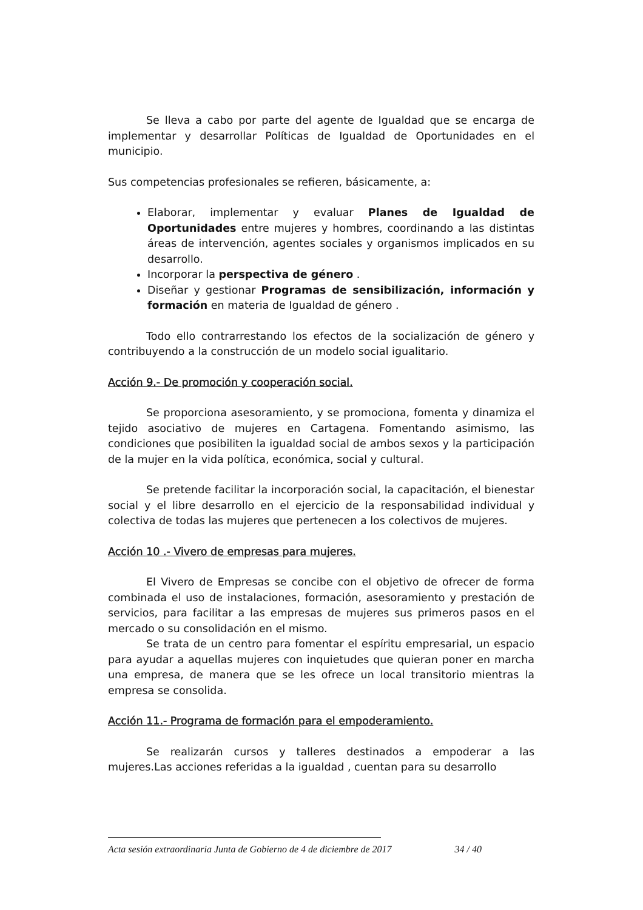Se lleva a cabo por parte del agente de Igualdad que se encarga de implementar y desarrollar Políticas de Igualdad de Oportunidades en el municipio.
Sus competencias profesionales se refieren, básicamente, a:
Elaborar, implementar y evaluar Planes de Igualdad de Oportunidades entre mujeres y hombres, coordinando a las distintas áreas de intervención, agentes sociales y organismos implicados en su desarrollo.
Incorporar la perspectiva de género .
Diseñar y gestionar Programas de sensibilización, información y formación en materia de Igualdad de género .
Todo ello contrarrestando los efectos de la socialización de género y contribuyendo a la construcción de un modelo social igualitario.
Acción 9.- De promoción y cooperación social.
Se proporciona asesoramiento, y se promociona, fomenta y dinamiza el tejido asociativo de mujeres en Cartagena. Fomentando asimismo, las condiciones que posibiliten la igualdad social de ambos sexos y la participación de la mujer en la vida política, económica, social y cultural.
Se pretende facilitar la incorporación social, la capacitación, el bienestar social y el libre desarrollo en el ejercicio de la responsabilidad individual y colectiva de todas las mujeres que pertenecen a los colectivos de mujeres.
Acción 10 .- Vivero de empresas para mujeres.
El Vivero de Empresas se concibe con el objetivo de ofrecer de forma combinada el uso de instalaciones, formación, asesoramiento y prestación de servicios, para facilitar a las empresas de mujeres sus primeros pasos en el mercado o su consolidación en el mismo.
Se trata de un centro para fomentar el espíritu empresarial, un espacio para ayudar a aquellas mujeres con inquietudes que quieran poner en marcha una empresa, de manera que se les ofrece un local transitorio mientras la empresa se consolida.
Acción 11.- Programa de formación para el empoderamiento.
Se realizarán cursos y talleres destinados a empoderar a las mujeres.Las acciones referidas a la igualdad , cuentan para su desarrollo
Acta sesión extraordinaria Junta de Gobierno de 4 de diciembre de 2017 34 / 40